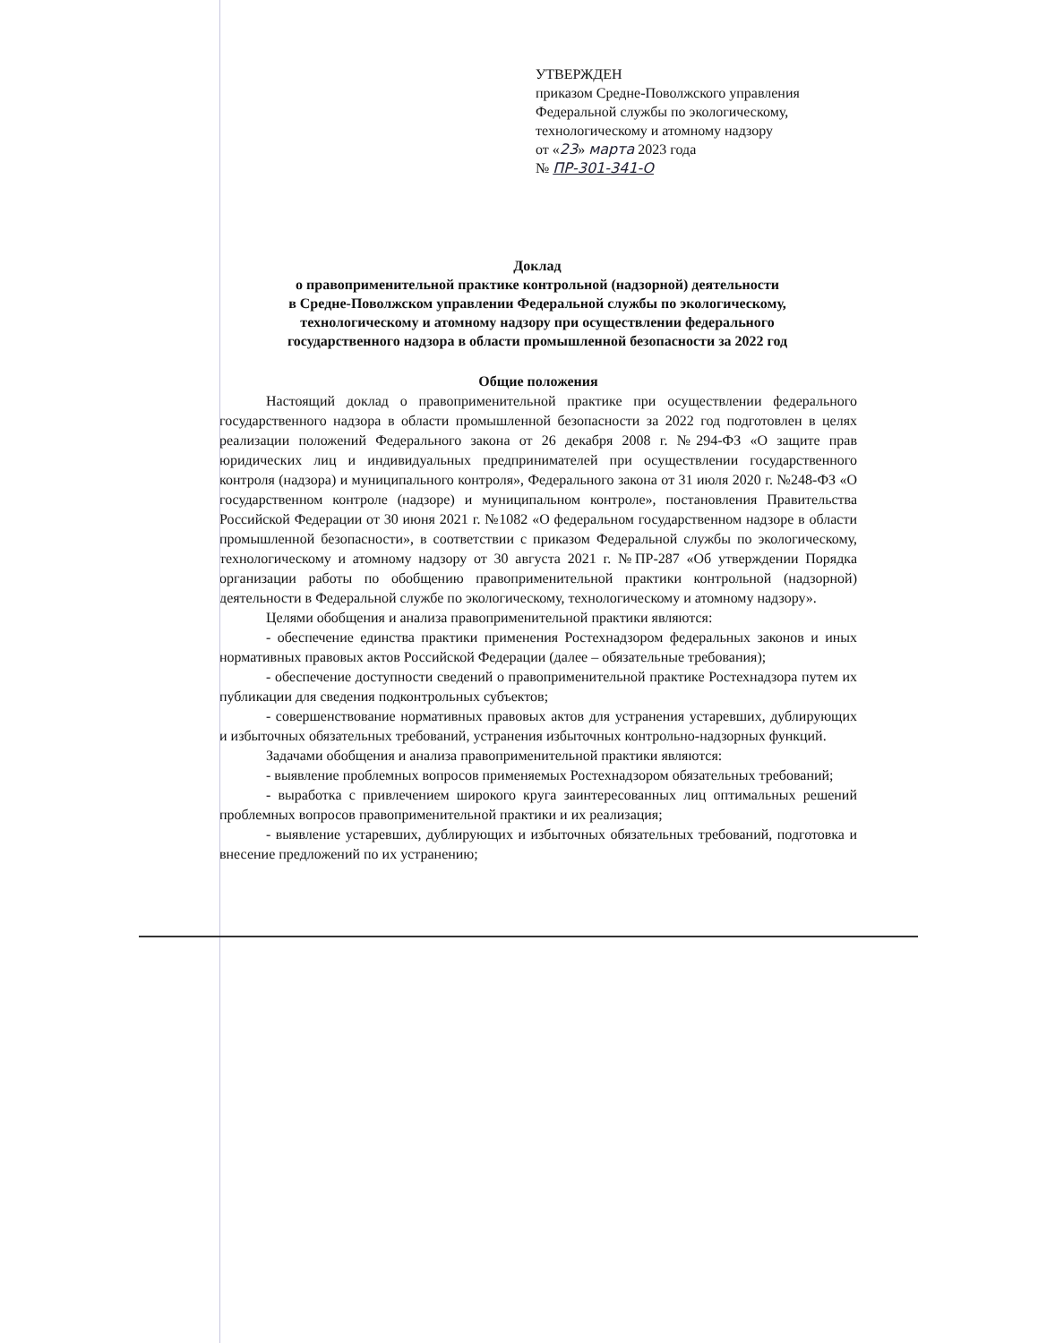УТВЕРЖДЕН
приказом Средне-Поволжского управления
Федеральной службы по экологическому,
технологическому и атомному надзору
от «23» марта 2023 года
№ ПР-301-341-О
Доклад
о правоприменительной практике контрольной (надзорной) деятельности
в Средне-Поволжском управлении Федеральной службы по экологическому,
технологическому и атомному надзору при осуществлении федерального
государственного надзора в области промышленной безопасности за 2022 год
Общие положения
Настоящий доклад о правоприменительной практике при осуществлении федерального государственного надзора в области промышленной безопасности за 2022 год подготовлен в целях реализации положений Федерального закона от 26 декабря 2008 г. №294-ФЗ «О защите прав юридических лиц и индивидуальных предпринимателей при осуществлении государственного контроля (надзора) и муниципального контроля», Федерального закона от 31 июля 2020 г. №248-ФЗ «О государственном контроле (надзоре) и муниципальном контроле», постановления Правительства Российской Федерации от 30 июня 2021 г. №1082 «О федеральном государственном надзоре в области промышленной безопасности», в соответствии с приказом Федеральной службы по экологическому, технологическому и атомному надзору от 30 августа 2021 г. №ПР-287 «Об утверждении Порядка организации работы по обобщению правоприменительной практики контрольной (надзорной) деятельности в Федеральной службе по экологическому, технологическому и атомному надзору».
Целями обобщения и анализа правоприменительной практики являются:
- обеспечение единства практики применения Ростехнадзором федеральных законов и иных нормативных правовых актов Российской Федерации (далее – обязательные требования);
- обеспечение доступности сведений о правоприменительной практике Ростехнадзора путем их публикации для сведения подконтрольных субъектов;
- совершенствование нормативных правовых актов для устранения устаревших, дублирующих и избыточных обязательных требований, устранения избыточных контрольно-надзорных функций.
Задачами обобщения и анализа правоприменительной практики являются:
- выявление проблемных вопросов применяемых Ростехнадзором обязательных требований;
- выработка с привлечением широкого круга заинтересованных лиц оптимальных решений проблемных вопросов правоприменительной практики и их реализация;
- выявление устаревших, дублирующих и избыточных обязательных требований, подготовка и внесение предложений по их устранению;